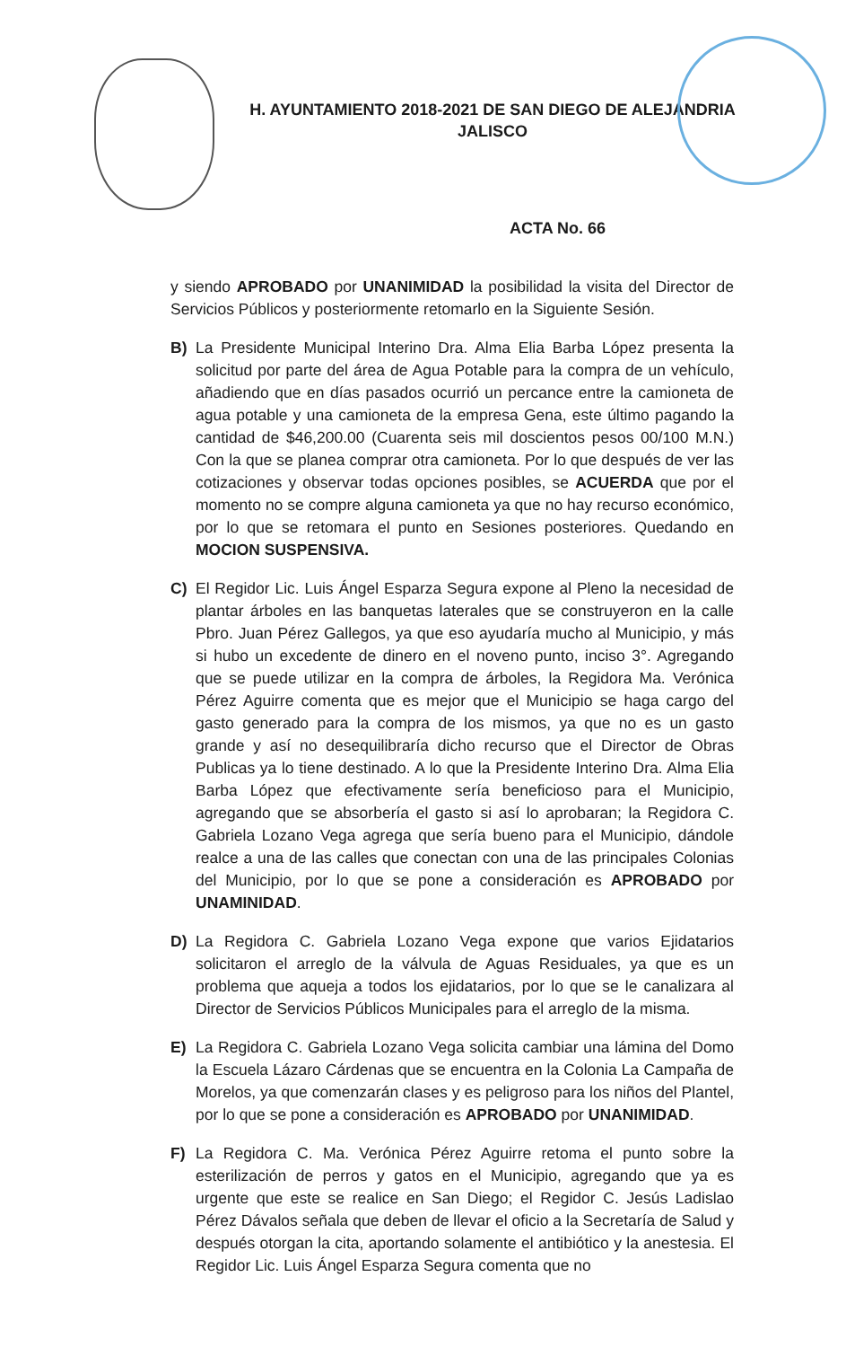H. AYUNTAMIENTO 2018-2021 DE SAN DIEGO DE ALEJANDRIA
JALISCO
ACTA No. 66
y siendo APROBADO por UNANIMIDAD la posibilidad la visita del Director de Servicios Públicos y posteriormente retomarlo en la Siguiente Sesión.
B) La Presidente Municipal Interino Dra. Alma Elia Barba López presenta la solicitud por parte del área de Agua Potable para la compra de un vehículo, añadiendo que en días pasados ocurrió un percance entre la camioneta de agua potable y una camioneta de la empresa Gena, este último pagando la cantidad de $46,200.00 (Cuarenta seis mil doscientos pesos 00/100 M.N.) Con la que se planea comprar otra camioneta. Por lo que después de ver las cotizaciones y observar todas opciones posibles, se ACUERDA que por el momento no se compre alguna camioneta ya que no hay recurso económico, por lo que se retomara el punto en Sesiones posteriores. Quedando en MOCION SUSPENSIVA.
C) El Regidor Lic. Luis Ángel Esparza Segura expone al Pleno la necesidad de plantar árboles en las banquetas laterales que se construyeron en la calle Pbro. Juan Pérez Gallegos, ya que eso ayudaría mucho al Municipio, y más si hubo un excedente de dinero en el noveno punto, inciso 3°. Agregando que se puede utilizar en la compra de árboles, la Regidora Ma. Verónica Pérez Aguirre comenta que es mejor que el Municipio se haga cargo del gasto generado para la compra de los mismos, ya que no es un gasto grande y así no desequilibraría dicho recurso que el Director de Obras Publicas ya lo tiene destinado. A lo que la Presidente Interino Dra. Alma Elia Barba López que efectivamente sería beneficioso para el Municipio, agregando que se absorbería el gasto si así lo aprobaran; la Regidora C. Gabriela Lozano Vega agrega que sería bueno para el Municipio, dándole realce a una de las calles que conectan con una de las principales Colonias del Municipio, por lo que se pone a consideración es APROBADO por UNAMINIDAD.
D) La Regidora C. Gabriela Lozano Vega expone que varios Ejidatarios solicitaron el arreglo de la válvula de Aguas Residuales, ya que es un problema que aqueja a todos los ejidatarios, por lo que se le canalizara al Director de Servicios Públicos Municipales para el arreglo de la misma.
E) La Regidora C. Gabriela Lozano Vega solicita cambiar una lámina del Domo la Escuela Lázaro Cárdenas que se encuentra en la Colonia La Campaña de Morelos, ya que comenzarán clases y es peligroso para los niños del Plantel, por lo que se pone a consideración es APROBADO por UNANIMIDAD.
F) La Regidora C. Ma. Verónica Pérez Aguirre retoma el punto sobre la esterilización de perros y gatos en el Municipio, agregando que ya es urgente que este se realice en San Diego; el Regidor C. Jesús Ladislao Pérez Dávalos señala que deben de llevar el oficio a la Secretaría de Salud y después otorgan la cita, aportando solamente el antibiótico y la anestesia. El Regidor Lic. Luis Ángel Esparza Segura comenta que no